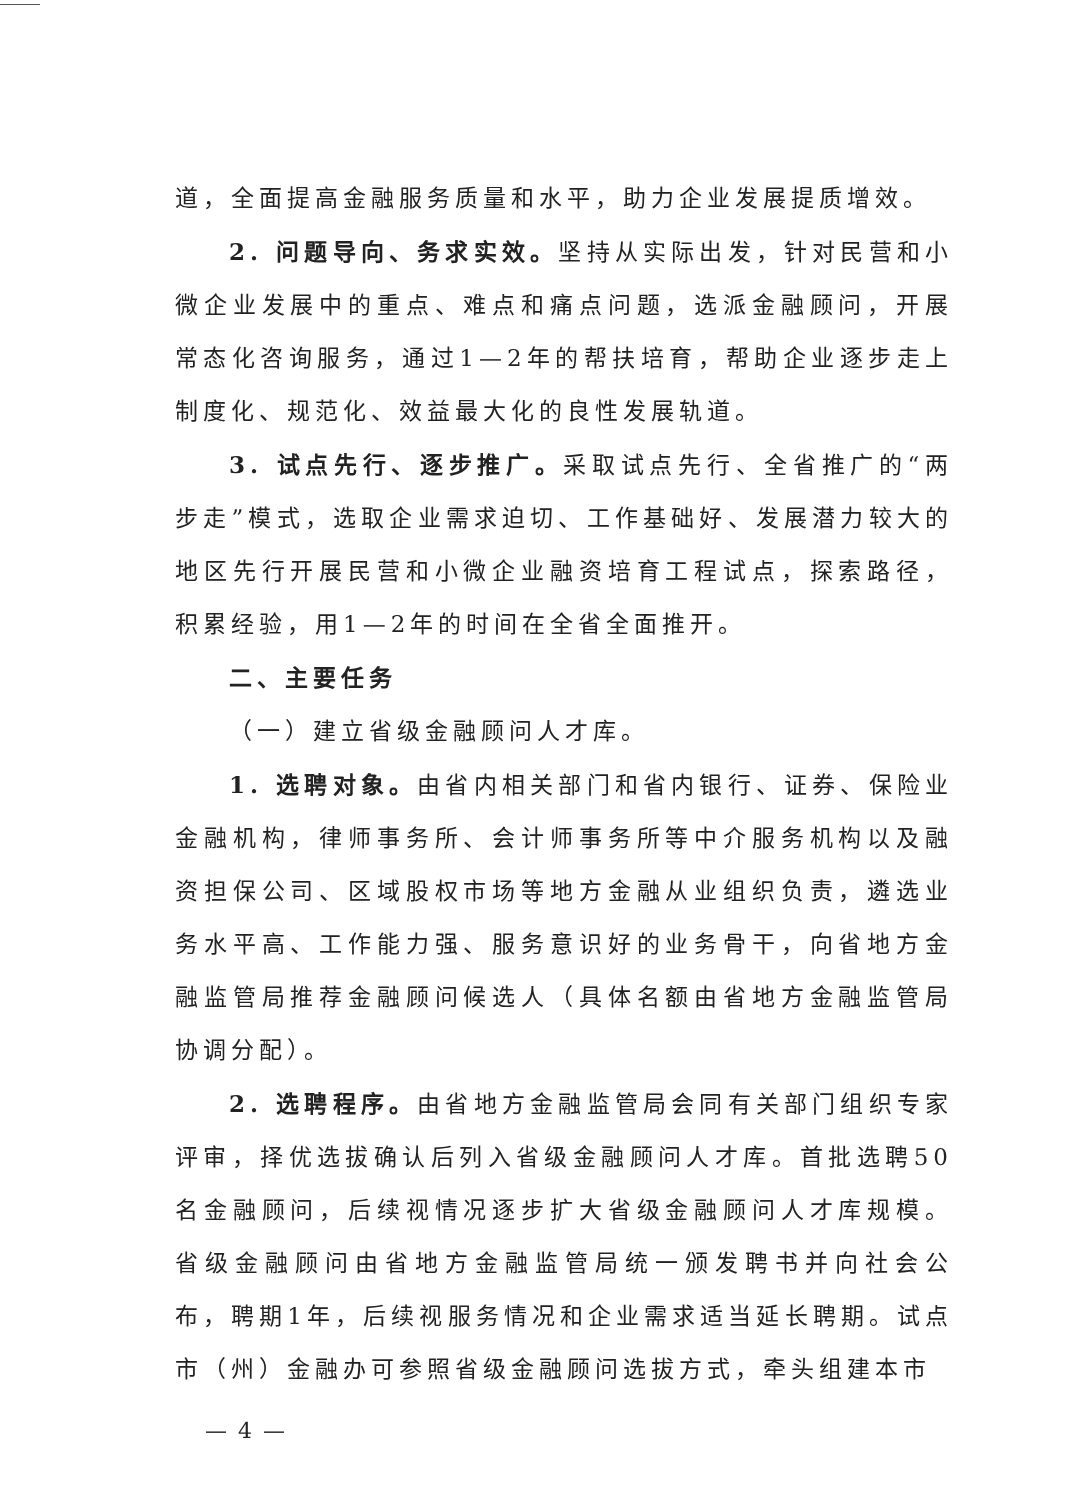道，全面提高金融服务质量和水平，助力企业发展提质增效。
2. 问题导向、务求实效。坚持从实际出发，针对民营和小微企业发展中的重点、难点和痛点问题，选派金融顾问，开展常态化咨询服务，通过1—2年的帮扶培育，帮助企业逐步走上制度化、规范化、效益最大化的良性发展轨道。
3. 试点先行、逐步推广。采取试点先行、全省推广的“两步走”模式，选取企业需求迫切、工作基础好、发展潜力较大的地区先行开展民营和小微企业融资培育工程试点，探索路径，积累经验，用1—2年的时间在全省全面推开。
二、主要任务
（一）建立省级金融顾问人才库。
1. 选聘对象。由省内相关部门和省内银行、证券、保险业金融机构，律师事务所、会计师事务所等中介服务机构以及融资担保公司、区域股权市场等地方金融从业组织负责，遴选业务水平高、工作能力强、服务意识好的业务骨干，向省地方金融监管局推荐金融顾问候选人（具体名额由省地方金融监管局协调分配）。
2. 选聘程序。由省地方金融监管局会同有关部门组织专家评审，择优选拔确认后列入省级金融顾问人才库。首批选聘50名金融顾问，后续视情况逐步扩大省级金融顾问人才库规模。省级金融顾问由省地方金融监管局统一颁发聘书并向社会公布，聘期1年，后续视服务情况和企业需求适当延长聘期。试点市（州）金融办可参照省级金融顾问选拔方式，牵头组建本市
— 4 —